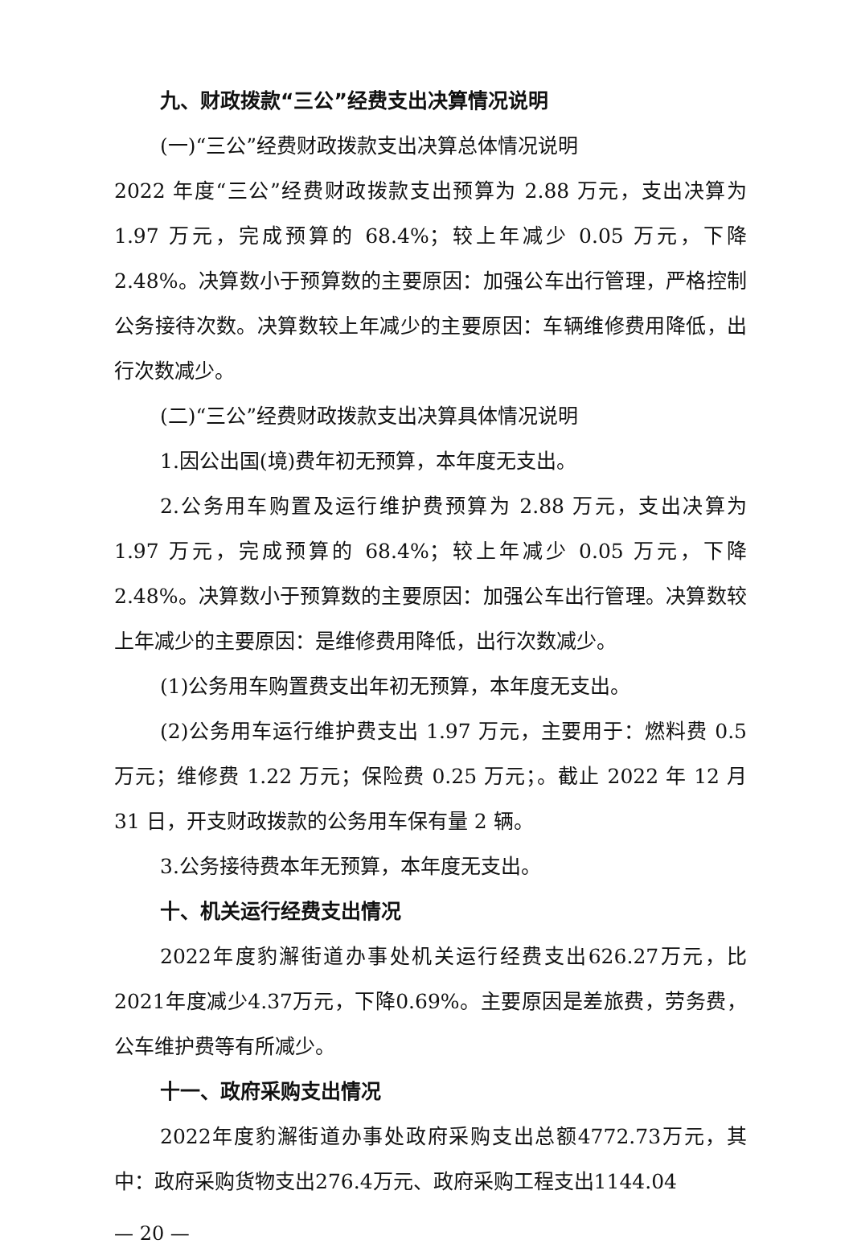九、财政拨款“三公”经费支出决算情况说明
(一)“三公”经费财政拨款支出决算总体情况说明
2022 年度“三公”经费财政拨款支出预算为 2.88 万元，支出决算为 1.97 万元，完成预算的 68.4%；较上年减少 0.05 万元，下降 2.48%。决算数小于预算数的主要原因：加强公车出行管理，严格控制公务接待次数。决算数较上年减少的主要原因：车辆维修费用降低，出行次数减少。
(二)“三公”经费财政拨款支出决算具体情况说明
1.因公出国(境)费年初无预算，本年度无支出。
2.公务用车购置及运行维护费预算为 2.88 万元，支出决算为 1.97 万元，完成预算的 68.4%；较上年减少 0.05 万元，下降 2.48%。决算数小于预算数的主要原因：加强公车出行管理。决算数较上年减少的主要原因：是维修费用降低，出行次数减少。
(1)公务用车购置费支出年初无预算，本年度无支出。
(2)公务用车运行维护费支出 1.97 万元，主要用于：燃料费 0.5 万元；维修费 1.22 万元；保险费 0.25 万元；。截止 2022 年 12 月 31 日，开支财政拨款的公务用车保有量 2 辆。
3.公务接待费本年无预算，本年度无支出。
十、机关运行经费支出情况
2022年度豹澥街道办事处机关运行经费支出626.27万元，比2021年度减少4.37万元，下降0.69%。主要原因是差旅费，劳务费，公车维护费等有所减少。
十一、政府采购支出情况
2022年度豹澥街道办事处政府采购支出总额4772.73万元，其中：政府采购货物支出276.4万元、政府采购工程支出1144.04
— 20 —